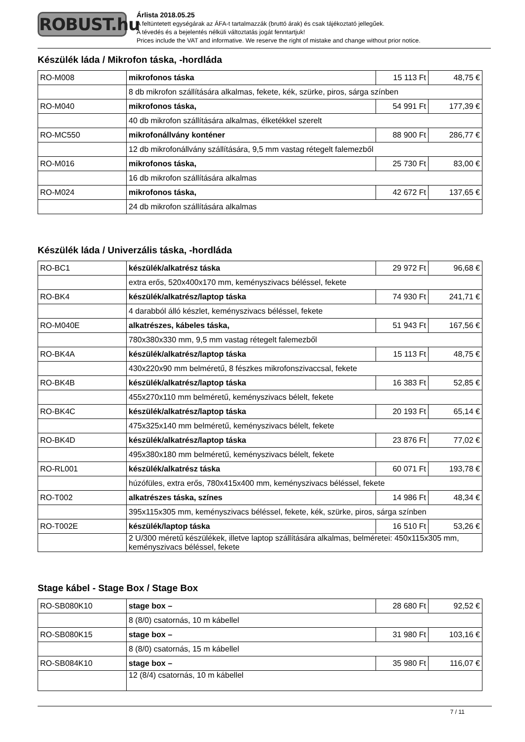ROBUST.hu
Árlista 2018.05.25
A feltüntetett egységárak az ÁFA-t tartalmazzák (bruttó árak) és csak tájékoztató jellegűek.
A tévedés és a bejelentés nélküli változtatás jogát fenntartjuk!
Prices include the VAT and informative. We reserve the right of mistake and change without prior notice.
Készülék láda / Mikrofon táska, -hordláda
| RO-M008 | mikrofonos táska | 15 113 Ft | 48,75 € |
| | 8 db mikrofon szállítására alkalmas, fekete, kék, szürke, piros, sárga színben | | |
| RO-M040 | mikrofonos táska, | 54 991 Ft | 177,39 € |
| | 40 db mikrofon szállítására alkalmas, élketékkel szerelt | | |
| RO-MC550 | mikrofonállvány konténer | 88 900 Ft | 286,77 € |
| | 12 db mikrofonállvány szállítására, 9,5 mm vastag rétegelt falemezből | | |
| RO-M016 | mikrofonos táska, | 25 730 Ft | 83,00 € |
| | 16 db mikrofon szállítására alkalmas | | |
| RO-M024 | mikrofonos táska, | 42 672 Ft | 137,65 € |
| | 24 db mikrofon szállítására alkalmas | | |
Készülék láda / Univerzális táska, -hordláda
| RO-BC1 | készülék/alkatrész táska | 29 972 Ft | 96,68 € |
| | extra erős, 520x400x170 mm, keményszivacs béléssel, fekete | | |
| RO-BK4 | készülék/alkatrész/laptop táska | 74 930 Ft | 241,71 € |
| | 4 darabból álló készlet, keményszivacs béléssel, fekete | | |
| RO-M040E | alkatrészes, kábeles táska, | 51 943 Ft | 167,56 € |
| | 780x380x330 mm, 9,5 mm vastag rétegelt falemezből | | |
| RO-BK4A | készülék/alkatrész/laptop táska | 15 113 Ft | 48,75 € |
| | 430x220x90 mm belméretű, 8 fészkes mikrofonszivaccsal, fekete | | |
| RO-BK4B | készülék/alkatrész/laptop táska | 16 383 Ft | 52,85 € |
| | 455x270x110 mm belméretű, keményszivacs bélelt, fekete | | |
| RO-BK4C | készülék/alkatrész/laptop táska | 20 193 Ft | 65,14 € |
| | 475x325x140 mm belméretű, keményszivacs bélelt, fekete | | |
| RO-BK4D | készülék/alkatrész/laptop táska | 23 876 Ft | 77,02 € |
| | 495x380x180 mm belméretű, keményszivacs bélelt, fekete | | |
| RO-RL001 | készülék/alkatrész táska | 60 071 Ft | 193,78 € |
| | húzófüles, extra erős, 780x415x400 mm, keményszivacs béléssel, fekete | | |
| RO-T002 | alkatrészes táska, színes | 14 986 Ft | 48,34 € |
| | 395x115x305 mm, keményszivacs béléssel, fekete, kék, szürke, piros, sárga színben | | |
| RO-T002E | készülék/laptop táska | 16 510 Ft | 53,26 € |
| | 2 U/300 méretű készülékek, illetve laptop szállítására alkalmas, belméretei: 450x115x305 mm, keményszivacs béléssel, fekete | | |
Stage kábel - Stage Box / Stage Box
| RO-SB080K10 | stage box – | 28 680 Ft | 92,52 € |
| | 8 (8/0) csatornás, 10 m kábellel | | |
| RO-SB080K15 | stage box – | 31 980 Ft | 103,16 € |
| | 8 (8/0) csatornás, 15 m kábellel | | |
| RO-SB084K10 | stage box – | 35 980 Ft | 116,07 € |
| | 12 (8/4) csatornás, 10 m kábellel | | |
7 / 11